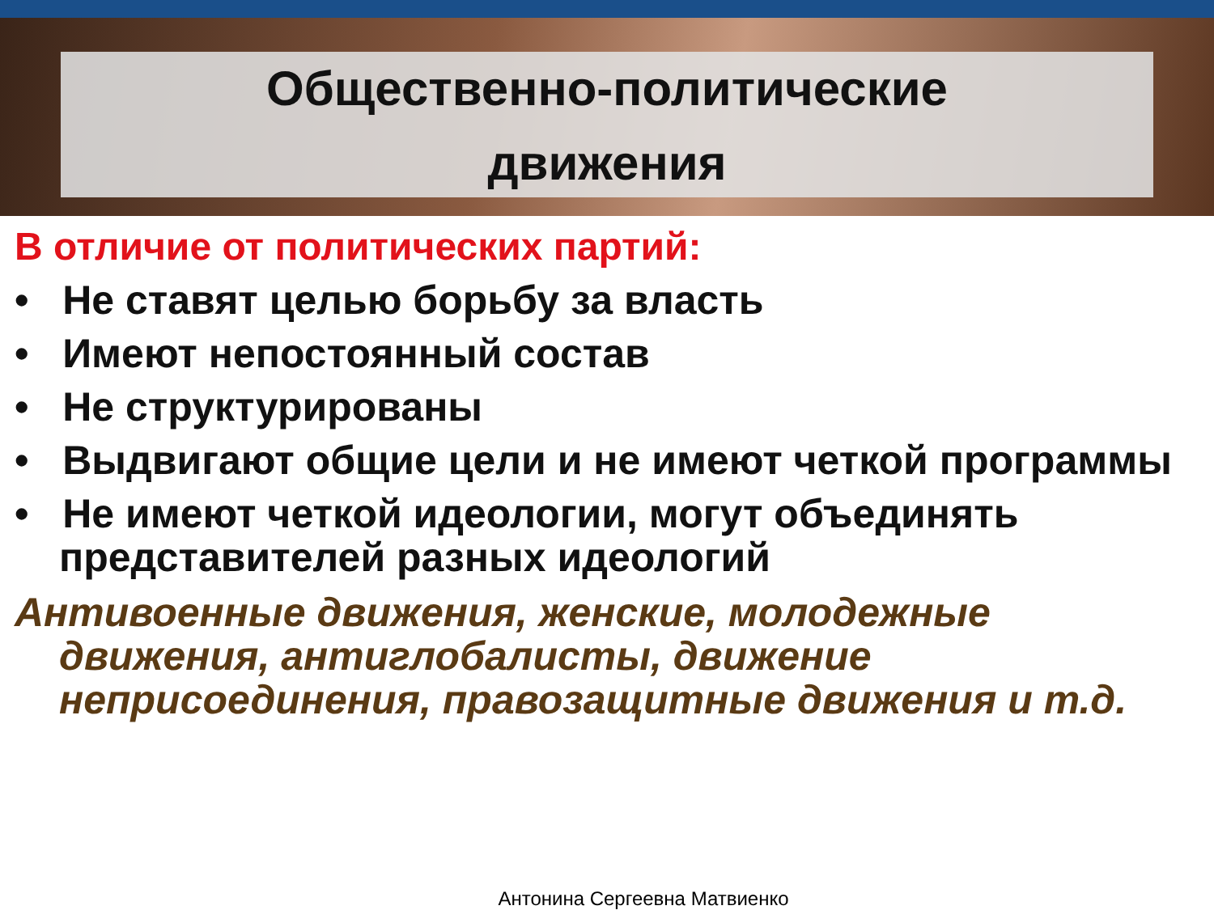Общественно-политические
движения
В отличие от политических партий:
• Не ставят целью борьбу за власть
• Имеют непостоянный состав
• Не структурированы
• Выдвигают общие цели и не имеют четкой программы
• Не имеют четкой идеологии, могут объединять представителей разных идеологий
Антивоенные движения, женские, молодежные движения, антиглобалисты, движение неприсоединения, правозащитные движения и т.д.
Антонина Сергеевна Матвиенко